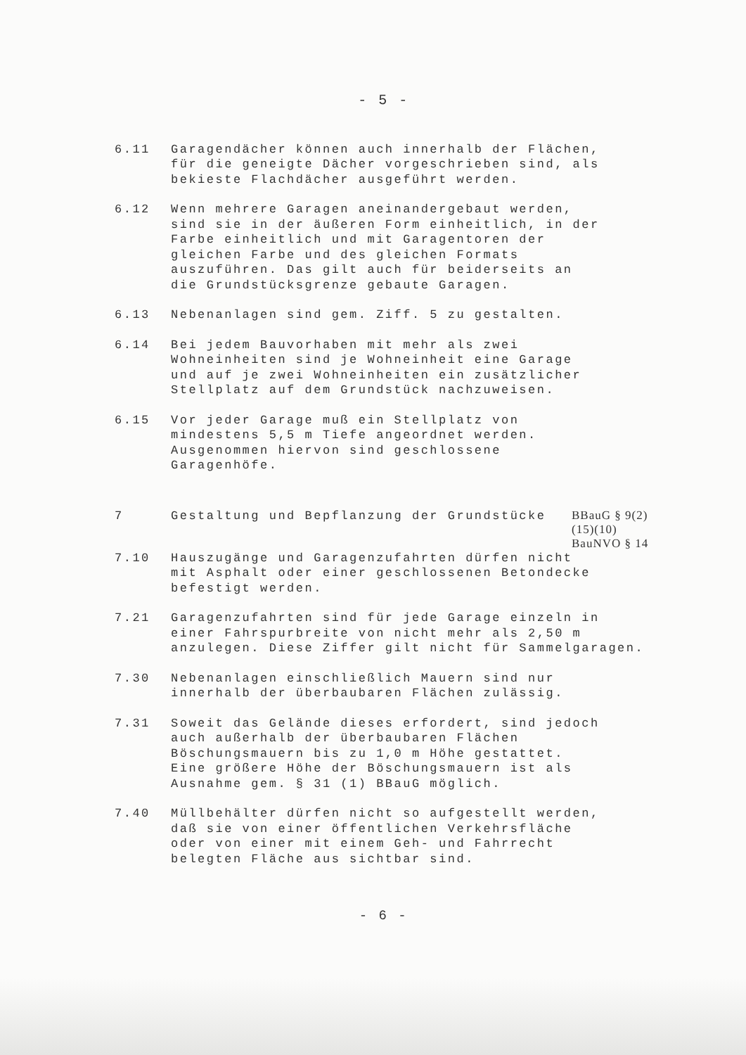- 5 -
6.11 Garagendächer können auch innerhalb der Flächen, für die geneigte Dächer vorgeschrieben sind, als bekieste Flachdächer ausgeführt werden.
6.12 Wenn mehrere Garagen aneinandergebaut werden, sind sie in der äußeren Form einheitlich, in der Farbe einheitlich und mit Garagentoren der gleichen Farbe und des gleichen Formats auszuführen. Das gilt auch für beiderseits an die Grundstücksgrenze gebaute Garagen.
6.13 Nebenanlagen sind gem. Ziff. 5 zu gestalten.
6.14 Bei jedem Bauvorhaben mit mehr als zwei Wohneinheiten sind je Wohneinheit eine Garage und auf je zwei Wohneinheiten ein zusätzlicher Stellplatz auf dem Grundstück nachzuweisen.
6.15 Vor jeder Garage muß ein Stellplatz von mindestens 5,5 m Tiefe angeordnet werden. Ausgenommen hiervon sind geschlossene Garagenhöfe.
7 Gestaltung und Bepflanzung der Grundstücke
BBauG § 9(2)
(15)(10)
BauNVO § 14
7.10 Hauszugänge und Garagenzufahrten dürfen nicht mit Asphalt oder einer geschlossenen Betondecke befestigt werden.
7.21 Garagenzufahrten sind für jede Garage einzeln in einer Fahrspurbreite von nicht mehr als 2,50 m anzulegen. Diese Ziffer gilt nicht für Sammelgaragen.
7.30 Nebenanlagen einschließlich Mauern sind nur innerhalb der überbaubaren Flächen zulässig.
7.31 Soweit das Gelände dieses erfordert, sind jedoch auch außerhalb der überbaubaren Flächen Böschungsmauern bis zu 1,0 m Höhe gestattet. Eine größere Höhe der Böschungsmauern ist als Ausnahme gem. § 31 (1) BBauG möglich.
7.40 Müllbehälter dürfen nicht so aufgestellt werden, daß sie von einer öffentlichen Verkehrsfläche oder von einer mit einem Geh- und Fahrrecht belegten Fläche aus sichtbar sind.
- 6 -